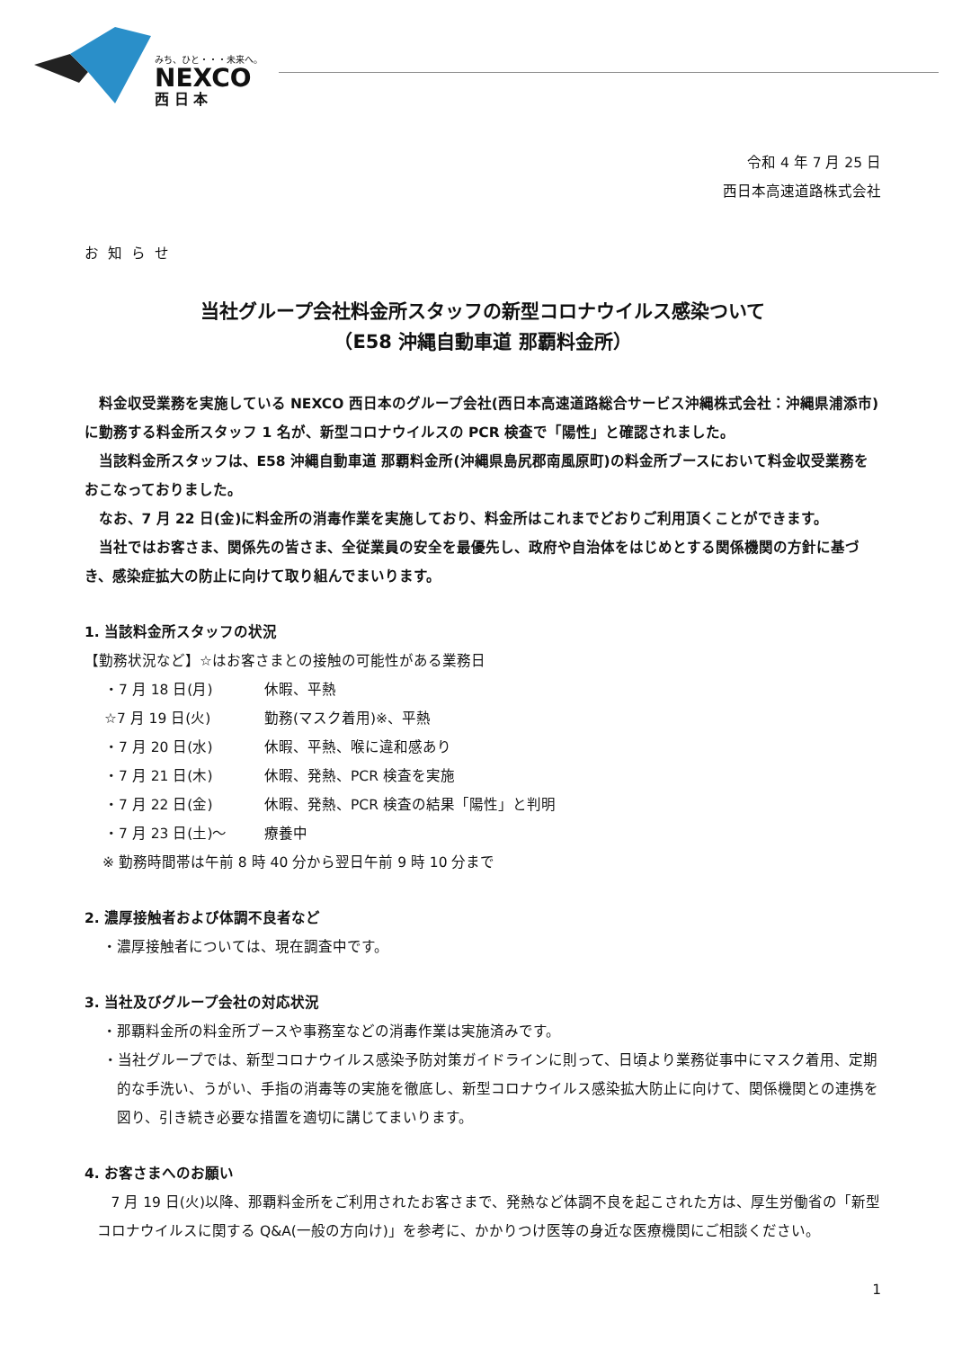みち、ひと・・・未来へ。
NEXCO
西 日 本
令和 4 年 7 月 25 日
西日本高速道路株式会社
お知らせ
当社グループ会社料金所スタッフの新型コロナウイルス感染ついて
（E58 沖縄自動車道 那覇料金所）
料金収受業務を実施している NEXCO 西日本のグループ会社(西日本高速道路総合サービス沖縄株式会社：沖縄県浦添市)に勤務する料金所スタッフ 1 名が、新型コロナウイルスの PCR 検査で「陽性」と確認されました。
当該料金所スタッフは、E58 沖縄自動車道 那覇料金所(沖縄県島尻郡南風原町)の料金所ブースにおいて料金収受業務をおこなっておりました。
なお、7 月 22 日(金)に料金所の消毒作業を実施しており、料金所はこれまでどおりご利用頂くことができます。
当社ではお客さま、関係先の皆さま、全従業員の安全を最優先し、政府や自治体をはじめとする関係機関の方針に基づき、感染症拡大の防止に向けて取り組んでまいります。
1. 当該料金所スタッフの状況
【勤務状況など】☆はお客さまとの接触の可能性がある業務日
・7 月 18 日(月) 休暇、平熱
☆7 月 19 日(火) 勤務(マスク着用)※、平熱
・7 月 20 日(水) 休暇、平熱、喉に違和感あり
・7 月 21 日(木) 休暇、発熱、PCR 検査を実施
・7 月 22 日(金) 休暇、発熱、PCR 検査の結果「陽性」と判明
・7 月 23 日(土)～ 療養中
※ 勤務時間帯は午前 8 時 40 分から翌日午前 9 時 10 分まで
2. 濃厚接触者および体調不良者など
・濃厚接触者については、現在調査中です。
3. 当社及びグループ会社の対応状況
・那覇料金所の料金所ブースや事務室などの消毒作業は実施済みです。
・当社グループでは、新型コロナウイルス感染予防対策ガイドラインに則って、日頃より業務従事中にマスク着用、定期的な手洗い、うがい、手指の消毒等の実施を徹底し、新型コロナウイルス感染拡大防止に向けて、関係機関との連携を図り、引き続き必要な措置を適切に講じてまいります。
4. お客さまへのお願い
7 月 19 日(火)以降、那覇料金所をご利用されたお客さまで、発熱など体調不良を起こされた方は、厚生労働省の「新型コロナウイルスに関する Q&A(一般の方向け)」を参考に、かかりつけ医等の身近な医療機関にご相談ください。
1